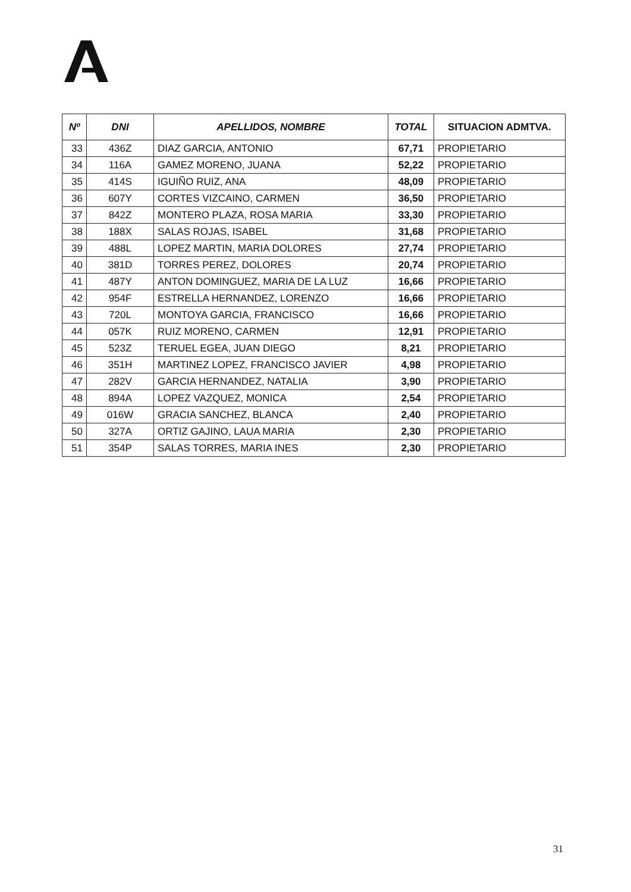| Nº | DNI | APELLIDOS, NOMBRE | TOTAL | SITUACION ADMTVA. |
| --- | --- | --- | --- | --- |
| 33 | 436Z | DIAZ GARCIA, ANTONIO | 67,71 | PROPIETARIO |
| 34 | 116A | GAMEZ MORENO, JUANA | 52,22 | PROPIETARIO |
| 35 | 414S | IGUIÑO RUIZ, ANA | 48,09 | PROPIETARIO |
| 36 | 607Y | CORTES VIZCAINO, CARMEN | 36,50 | PROPIETARIO |
| 37 | 842Z | MONTERO PLAZA, ROSA MARIA | 33,30 | PROPIETARIO |
| 38 | 188X | SALAS ROJAS, ISABEL | 31,68 | PROPIETARIO |
| 39 | 488L | LOPEZ MARTIN, MARIA DOLORES | 27,74 | PROPIETARIO |
| 40 | 381D | TORRES PEREZ, DOLORES | 20,74 | PROPIETARIO |
| 41 | 487Y | ANTON DOMINGUEZ, MARIA DE LA LUZ | 16,66 | PROPIETARIO |
| 42 | 954F | ESTRELLA HERNANDEZ, LORENZO | 16,66 | PROPIETARIO |
| 43 | 720L | MONTOYA GARCIA, FRANCISCO | 16,66 | PROPIETARIO |
| 44 | 057K | RUIZ MORENO, CARMEN | 12,91 | PROPIETARIO |
| 45 | 523Z | TERUEL EGEA, JUAN DIEGO | 8,21 | PROPIETARIO |
| 46 | 351H | MARTINEZ LOPEZ, FRANCISCO JAVIER | 4,98 | PROPIETARIO |
| 47 | 282V | GARCIA HERNANDEZ, NATALIA | 3,90 | PROPIETARIO |
| 48 | 894A | LOPEZ VAZQUEZ, MONICA | 2,54 | PROPIETARIO |
| 49 | 016W | GRACIA SANCHEZ, BLANCA | 2,40 | PROPIETARIO |
| 50 | 327A | ORTIZ GAJINO, LAUA MARIA | 2,30 | PROPIETARIO |
| 51 | 354P | SALAS TORRES, MARIA INES | 2,30 | PROPIETARIO |
31